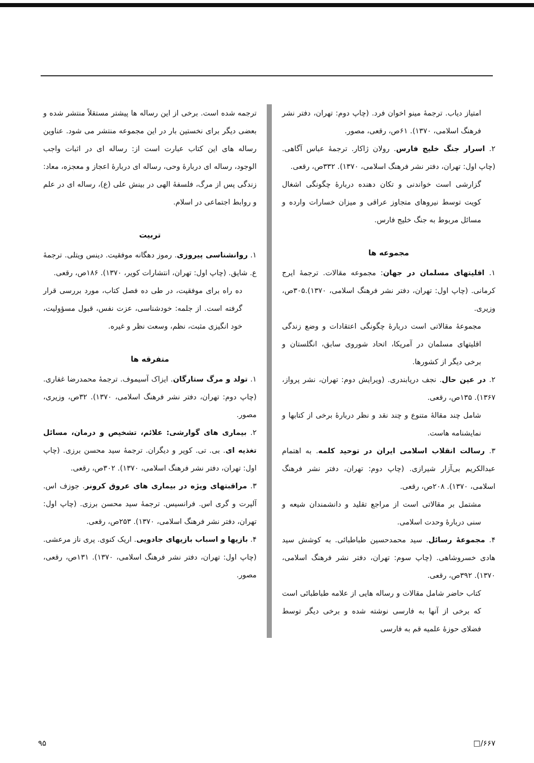امتیاز دیاب. ترجمهٔ مینو اخوان فرد. (چاپ دوم: تهران، دفتر نشر فرهنگ اسلامی، ۱۳۷۰). ۶۱ص، رقعی، مصور.
۲. اسرار جنگ خلیج فارس. رولان ژاکار. ترجمهٔ عباس آگاهی. (چاپ اول: تهران، دفتر نشر فرهنگ اسلامی، ۱۳۷۰). ۳۳۲ص، رقعی.
گزارشی است خواندنی و تکان دهنده دربارهٔ چگونگی اشغال کویت توسط نیروهای متجاوز عراقی و میزان خسارات وارده و مسائل مربوط به جنگ خلیج فارس.
مجموعه ها
۱. اقلیتهای مسلمان در جهان: مجموعه مقالات. ترجمهٔ ایرج کرمانی. (چاپ اول: تهران، دفتر نشر فرهنگ اسلامی، ۱۳۷۰).۳۰۵ص، وزیری.
مجموعهٔ مقالاتی است دربارهٔ چگونگی اعتقادات و وضع زندگی اقلیتهای مسلمان در آمریکا، اتحاد شوروی سابق، انگلستان و برخی دیگر از کشورها.
۲. در عین حال. نجف دریابندری. (ویرایش دوم: تهران، نشر پرواز، ۱۳۶۷). ۱۳۵ص، رقعی.
شامل چند مقالهٔ متنوع و چند نقد و نظر دربارهٔ برخی از کتابها و نمایشنامه هاست.
۳. رسالت انقلاب اسلامی ایران در توحید کلمه. به اهتمام عبدالکریم بی‌آزار شیرازی. (چاپ دوم: تهران، دفتر نشر فرهنگ اسلامی، ۱۳۷۰). ۲۰۸ص، رقعی.
مشتمل بر مقالاتی است از مراجع تقلید و دانشمندان شیعه و سنی دربارهٔ وحدت اسلامی.
۴. مجموعهٔ رسائل. سید محمدحسین طباطبائی. به کوشش سید هادی خسروشاهی. (چاپ سوم: تهران، دفتر نشر فرهنگ اسلامی، ۱۳۷۰). ۳۹۲ص، رقعی.
کتاب حاضر شامل مقالات و رساله هایی از علامه طباطبائی است که برخی از آنها به فارسی نوشته شده و برخی دیگر توسط فضلای حوزهٔ علمیه قم به فارسی
ترجمه شده است. برخی از این رساله ها پیشتر مستقلاً منتشر شده و بعضی دیگر برای نخستین بار در این مجموعه منتشر می شود. عناوین رساله های این کتاب عبارت است از: رساله ای در اثبات واجب الوجود، رساله ای دربارهٔ وحی، رساله ای دربارهٔ اعجاز و معجزه، معاد: زندگی پس از مرگ، فلسفهٔ الهی در بینش علی (ع)، رساله ای در علم و روابط اجتماعی در اسلام.
تربیت
۱. روانشناسی پیروزی. رموز دهگانه موفقیت. دینس ویتلی. ترجمهٔ ع. شایق. (چاپ اول: تهران، انتشارات کویر، ۱۳۷۰). ۱۸۶ص، رقعی.
ده راه برای موفقیت، در طی ده فصل کتاب، مورد بررسی قرار گرفته است. از جلمه: خودشناسی، عزت نفس، قبول مسؤولیت، خود انگیزی مثبت، نظم، وسعت نظر و غیره.
متفرقه ها
۱. تولد و مرگ ستارگان. ایزاک آسیموف. ترجمهٔ محمدرضا غفاری. (چاپ دوم: تهران، دفتر نشر فرهنگ اسلامی، ۱۳۷۰). ۳۲ص، وزیری، مصور.
۲. بیماری های گوارشی: علائم، تشخیص و درمان، مسائل تغذیه ای. بی. تی. کوپر و دیگران. ترجمهٔ سید محسن برزی. (چاپ اول: تهران، دفتر نشر فرهنگ اسلامی، ۱۳۷۰). ۳۰۲ص، رقعی.
۳. مراقبتهای ویژه در بیماری های عروق کرونر. جوزف اس. آلپرت و گری اس. فرانسیس. ترجمهٔ سید محسن برزی. (چاپ اول: تهران، دفتر نشر فرهنگ اسلامی، ۱۳۷۰). ۲۵۳ص، رقعی.
۴. بازیها و اسباب بازیهای جادویی. اریک کنوی. پری ناز مرعشی. (چاپ اول: تهران، دفتر نشر فرهنگ اسلامی، ۱۳۷۰). ۱۳۱ص، رقعی، مصور.
۹۵ □/۶۶۷